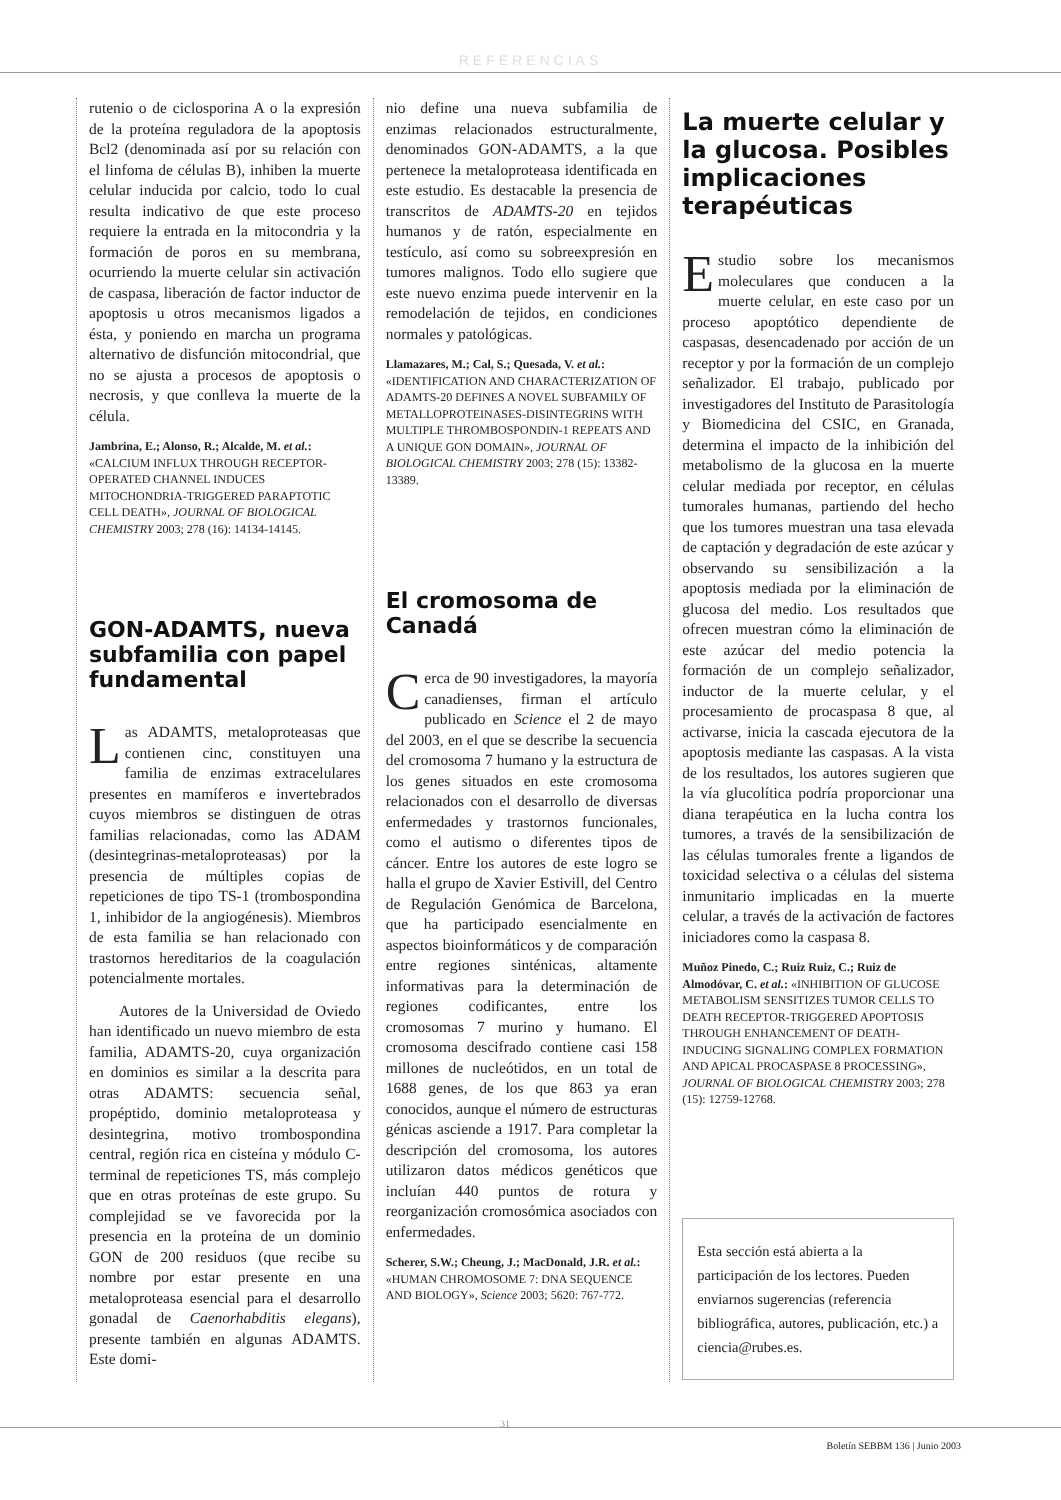REFERENCIAS
rutenio o de ciclosporina A o la expresión de la proteína reguladora de la apoptosis Bcl2 (denominada así por su relación con el linfoma de células B), inhiben la muerte celular inducida por calcio, todo lo cual resulta indicativo de que este proceso requiere la entrada en la mitocondria y la formación de poros en su membrana, ocurriendo la muerte celular sin activación de caspasa, liberación de factor inductor de apoptosis u otros mecanismos ligados a ésta, y poniendo en marcha un programa alternativo de disfunción mitocondrial, que no se ajusta a procesos de apoptosis o necrosis, y que conlleva la muerte de la célula.
Jambrina, E.; Alonso, R.; Alcalde, M. et al.: «CALCIUM INFLUX THROUGH RECEPTOR-OPERATED CHANNEL INDUCES MITOCHONDRIA-TRIGGERED PARAPTOTIC CELL DEATH», JOURNAL OF BIOLOGICAL CHEMISTRY 2003; 278 (16): 14134-14145.
GON-ADAMTS, nueva subfamilia con papel fundamental
Las ADAMTS, metaloproteasas que contienen cinc, constituyen una familia de enzimas extracelulares presentes en mamíferos e invertebrados cuyos miembros se distinguen de otras familias relacionadas, como las ADAM (desintegrinas-metaloproteasas) por la presencia de múltiples copias de repeticiones de tipo TS-1 (trombospondina 1, inhibidor de la angiogénesis). Miembros de esta familia se han relacionado con trastornos hereditarios de la coagulación potencialmente mortales.
Autores de la Universidad de Oviedo han identificado un nuevo miembro de esta familia, ADAMTS-20, cuya organización en dominios es similar a la descrita para otras ADAMTS: secuencia señal, propéptido, dominio metaloproteasa y desintegrina, motivo trombospondina central, región rica en cisteína y módulo C-terminal de repeticiones TS, más complejo que en otras proteínas de este grupo. Su complejidad se ve favorecida por la presencia en la proteína de un dominio GON de 200 residuos (que recibe su nombre por estar presente en una metaloproteasa esencial para el desarrollo gonadal de Caenorhabditis elegans), presente también en algunas ADAMTS. Este domi-
nio define una nueva subfamilia de enzimas relacionados estructuralmente, denominados GON-ADAMTS, a la que pertenece la metaloproteasa identificada en este estudio. Es destacable la presencia de transcritos de ADAMTS-20 en tejidos humanos y de ratón, especialmente en testículo, así como su sobreexpresión en tumores malignos. Todo ello sugiere que este nuevo enzima puede intervenir en la remodelación de tejidos, en condiciones normales y patológicas.
Llamazares, M.; Cal, S.; Quesada, V. et al.: «IDENTIFICATION AND CHARACTERIZATION OF ADAMTS-20 DEFINES A NOVEL SUBFAMILY OF METALLOPROTEINASES-DISINTEGRINS WITH MULTIPLE THROMBOSPONDIN-1 REPEATS AND A UNIQUE GON DOMAIN», JOURNAL OF BIOLOGICAL CHEMISTRY 2003; 278 (15): 13382-13389.
El cromosoma de Canadá
Cerca de 90 investigadores, la mayoría canadienses, firman el artículo publicado en Science el 2 de mayo del 2003, en el que se describe la secuencia del cromosoma 7 humano y la estructura de los genes situados en este cromosoma relacionados con el desarrollo de diversas enfermedades y trastornos funcionales, como el autismo o diferentes tipos de cáncer. Entre los autores de este logro se halla el grupo de Xavier Estivill, del Centro de Regulación Genómica de Barcelona, que ha participado esencialmente en aspectos bioinformáticos y de comparación entre regiones sinténicas, altamente informativas para la determinación de regiones codificantes, entre los cromosomas 7 murino y humano. El cromosoma descifrado contiene casi 158 millones de nucleótidos, en un total de 1688 genes, de los que 863 ya eran conocidos, aunque el número de estructuras génicas asciende a 1917. Para completar la descripción del cromosoma, los autores utilizaron datos médicos genéticos que incluían 440 puntos de rotura y reorganización cromosómica asociados con enfermedades.
Scherer, S.W.; Cheung, J.; MacDonald, J.R. et al.: «HUMAN CHROMOSOME 7: DNA SEQUENCE AND BIOLOGY», Science 2003; 5620: 767-772.
La muerte celular y la glucosa. Posibles implicaciones terapéuticas
Estudio sobre los mecanismos moleculares que conducen a la muerte celular, en este caso por un proceso apoptótico dependiente de caspasas, desencadenado por acción de un receptor y por la formación de un complejo señalizador. El trabajo, publicado por investigadores del Instituto de Parasitología y Biomedicina del CSIC, en Granada, determina el impacto de la inhibición del metabolismo de la glucosa en la muerte celular mediada por receptor, en células tumorales humanas, partiendo del hecho que los tumores muestran una tasa elevada de captación y degradación de este azúcar y observando su sensibilización a la apoptosis mediada por la eliminación de glucosa del medio. Los resultados que ofrecen muestran cómo la eliminación de este azúcar del medio potencia la formación de un complejo señalizador, inductor de la muerte celular, y el procesamiento de procaspasa 8 que, al activarse, inicia la cascada ejecutora de la apoptosis mediante las caspasas. A la vista de los resultados, los autores sugieren que la vía glucolítica podría proporcionar una diana terapéutica en la lucha contra los tumores, a través de la sensibilización de las células tumorales frente a ligandos de toxicidad selectiva o a células del sistema inmunitario implicadas en la muerte celular, a través de la activación de factores iniciadores como la caspasa 8.
Muñoz Pinedo, C.; Ruiz Ruiz, C.; Ruiz de Almodóvar, C. et al.: «INHIBITION OF GLUCOSE METABOLISM SENSITIZES TUMOR CELLS TO DEATH RECEPTOR-TRIGGERED APOPTOSIS THROUGH ENHANCEMENT OF DEATH-INDUCING SIGNALING COMPLEX FORMATION AND APICAL PROCASPASE 8 PROCESSING», JOURNAL OF BIOLOGICAL CHEMISTRY 2003; 278 (15): 12759-12768.
Esta sección está abierta a la participación de los lectores. Pueden enviarnos sugerencias (referencia bibliográfica, autores, publicación, etc.) a ciencia@rubes.es.
31
Boletín SEBBM 136 | Junio 2003